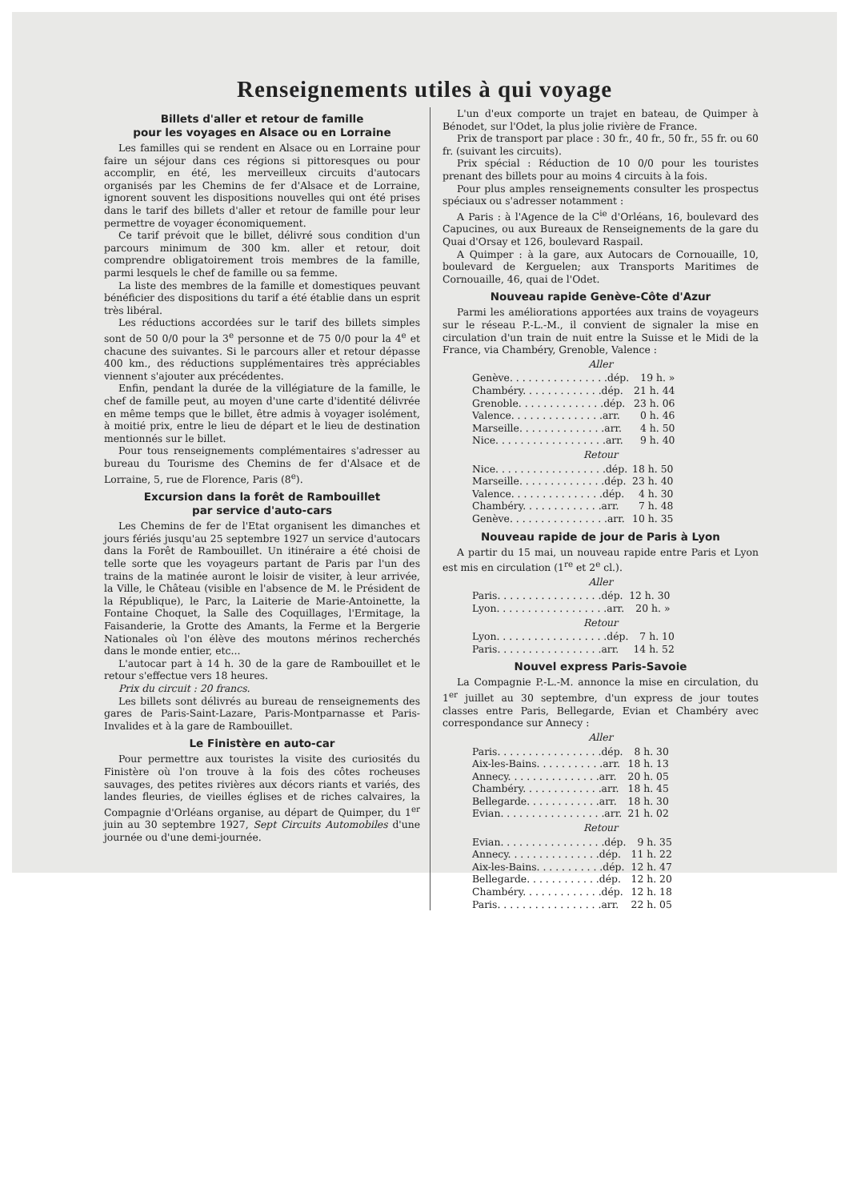Renseignements utiles à qui voyage
Billets d'aller et retour de famille
pour les voyages en Alsace ou en Lorraine
Les familles qui se rendent en Alsace ou en Lorraine pour faire un séjour dans ces régions si pittoresques ou pour accomplir, en été, les merveilleux circuits d'autocars organisés par les Chemins de fer d'Alsace et de Lorraine, ignorent souvent les dispositions nouvelles qui ont été prises dans le tarif des billets d'aller et retour de famille pour leur permettre de voyager économiquement.
Ce tarif prévoit que le billet, délivré sous condition d'un parcours minimum de 300 km. aller et retour, doit comprendre obligatoirement trois membres de la famille, parmi lesquels le chef de famille ou sa femme.
La liste des membres de la famille et domestiques peuvant bénéficier des dispositions du tarif a été établie dans un esprit très libéral.
Les réductions accordées sur le tarif des billets simples sont de 50 0/0 pour la 3<sup>e</sup> personne et de 75 0/0 pour la 4<sup>e</sup> et chacune des suivantes. Si le parcours aller et retour dépasse 400 km., des réductions supplémentaires très appréciables viennent s'ajouter aux précédentes.
Enfin, pendant la durée de la villégiature de la famille, le chef de famille peut, au moyen d'une carte d'identité délivrée en même temps que le billet, être admis à voyager isolément, à moitié prix, entre le lieu de départ et le lieu de destination mentionnés sur le billet.
Pour tous renseignements complémentaires s'adresser au bureau du Tourisme des Chemins de fer d'Alsace et de Lorraine, 5, rue de Florence, Paris (8<sup>e</sup>).
Excursion dans la forêt de Rambouillet
par service d'auto-cars
Les Chemins de fer de l'Etat organisent les dimanches et jours fériés jusqu'au 25 septembre 1927 un service d'autocars dans la Forêt de Rambouillet. Un itinéraire a été choisi de telle sorte que les voyageurs partant de Paris par l'un des trains de la matinée auront le loisir de visiter, à leur arrivée, la Ville, le Château (visible en l'absence de M. le Président de la République), le Parc, la Laiterie de Marie-Antoinette, la Fontaine Choquet, la Salle des Coquillages, l'Ermitage, la Faisanderie, la Grotte des Amants, la Ferme et la Bergerie Nationales où l'on élève des moutons mérinos recherchés dans le monde entier, etc...
L'autocar part à 14 h. 30 de la gare de Rambouillet et le retour s'effectue vers 18 heures.
Prix du circuit : 20 francs.
Les billets sont délivrés au bureau de renseignements des gares de Paris-Saint-Lazare, Paris-Montparnasse et Paris-Invalides et à la gare de Rambouillet.
Le Finistère en auto-car
Pour permettre aux touristes la visite des curiosités du Finistère où l'on trouve à la fois des côtes rocheuses sauvages, des petites rivières aux décors riants et variés, des landes fleuries, de vieilles églises et de riches calvaires, la Compagnie d'Orléans organise, au départ de Quimper, du 1<sup>er</sup> juin au 30 septembre 1927, Sept Circuits Automobiles d'une journée ou d'une demi-journée.
L'un d'eux comporte un trajet en bateau, de Quimper à Bénodet, sur l'Odet, la plus jolie rivière de France.
Prix de transport par place : 30 fr., 40 fr., 50 fr., 55 fr. ou 60 fr. (suivant les circuits).
Prix spécial : Réduction de 10 0/0 pour les touristes prenant des billets pour au moins 4 circuits à la fois.
Pour plus amples renseignements consulter les prospectus spéciaux ou s'adresser notamment :
A Paris : à l'Agence de la C<sup>ie</sup> d'Orléans, 16, boulevard des Capucines, ou aux Bureaux de Renseignements de la gare du Quai d'Orsay et 126, boulevard Raspail.
A Quimper : à la gare, aux Autocars de Cornouaille, 10, boulevard de Kerguelen; aux Transports Maritimes de Cornouaille, 46, quai de l'Odet.
Nouveau rapide Genève-Côte d'Azur
Parmi les améliorations apportées aux trains de voyageurs sur le réseau P.-L.-M., il convient de signaler la mise en circulation d'un train de nuit entre la Suisse et le Midi de la France, via Chambéry, Grenoble, Valence :
Aller
| Genève. . . . . . . . . . . . . . . .dép. | 19 h. » |
| Chambéry. . . . . . . . . . . . .dép. | 21 h. 44 |
| Grenoble. . . . . . . . . . . . . .dép. | 23 h. 06 |
| Valence. . . . . . . . . . . . . . .arr. | 0 h. 46 |
| Marseille. . . . . . . . . . . . . .arr. | 4 h. 50 |
| Nice. . . . . . . . . . . . . . . . . .arr. | 9 h. 40 |
Retour
| Nice. . . . . . . . . . . . . . . . . .dép. | 18 h. 50 |
| Marseille. . . . . . . . . . . . . .dép. | 23 h. 40 |
| Valence. . . . . . . . . . . . . . .dép. | 4 h. 30 |
| Chambéry. . . . . . . . . . . . .arr. | 7 h. 48 |
| Genève. . . . . . . . . . . . . . . .arr. | 10 h. 35 |
Nouveau rapide de jour de Paris à Lyon
A partir du 15 mai, un nouveau rapide entre Paris et Lyon est mis en circulation (1<sup>re</sup> et 2<sup>e</sup> cl.).
Aller
| Paris. . . . . . . . . . . . . . . . .dép. | 12 h. 30 |
| Lyon. . . . . . . . . . . . . . . . . .arr. | 20 h. » |
Retour
| Lyon. . . . . . . . . . . . . . . . . .dép. | 7 h. 10 |
| Paris. . . . . . . . . . . . . . . . .arr. | 14 h. 52 |
Nouvel express Paris-Savoie
La Compagnie P.-L.-M. annonce la mise en circulation, du 1<sup>er</sup> juillet au 30 septembre, d'un express de jour toutes classes entre Paris, Bellegarde, Evian et Chambéry avec correspondance sur Annecy :
Aller
| Paris. . . . . . . . . . . . . . . . .dép. | 8 h. 30 |
| Aix-les-Bains. . . . . . . . . . .arr. | 18 h. 13 |
| Annecy. . . . . . . . . . . . . . .arr. | 20 h. 05 |
| Chambéry. . . . . . . . . . . . .arr. | 18 h. 45 |
| Bellegarde. . . . . . . . . . . .arr. | 18 h. 30 |
| Evian. . . . . . . . . . . . . . . . .arr. | 21 h. 02 |
Retour
| Evian. . . . . . . . . . . . . . . . .dép. | 9 h. 35 |
| Annecy. . . . . . . . . . . . . . .dép. | 11 h. 22 |
| Aix-les-Bains. . . . . . . . . . .dép. | 12 h. 47 |
| Bellegarde. . . . . . . . . . . .dép. | 12 h. 20 |
| Chambéry. . . . . . . . . . . . .dép. | 12 h. 18 |
| Paris. . . . . . . . . . . . . . . . .arr. | 22 h. 05 |